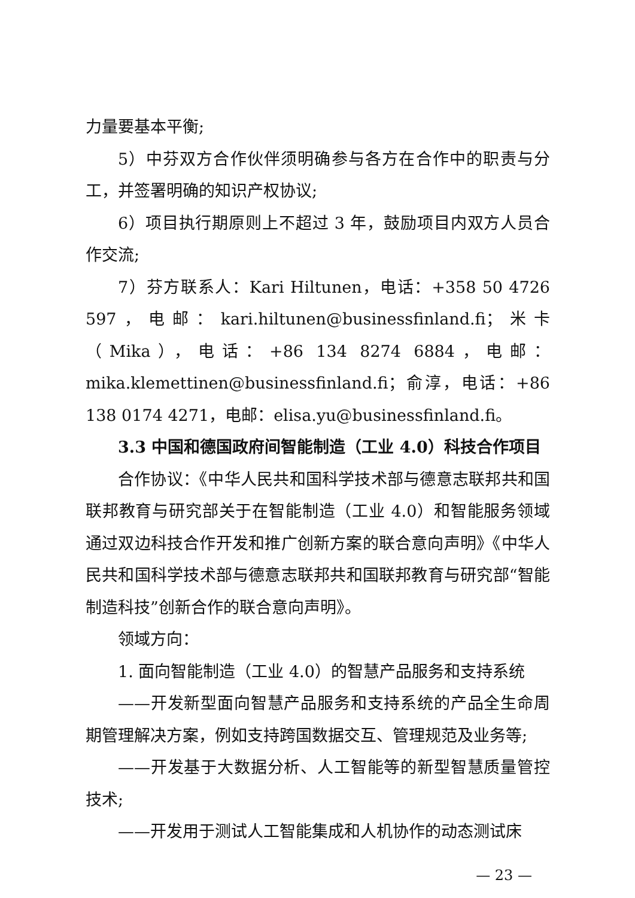力量要基本平衡;
5）中芬双方合作伙伴须明确参与各方在合作中的职责与分工，并签署明确的知识产权协议;
6）项目执行期原则上不超过 3 年，鼓励项目内双方人员合作交流;
7）芬方联系人：Kari Hiltunen，电话：+358 50 4726 597，电邮：kari.hiltunen@businessfinland.fi；米卡（Mika），电话：+86 134 8274 6884，电邮：mika.klemettinen@businessfinland.fi；俞淳，电话：+86 138 0174 4271，电邮：elisa.yu@businessfinland.fi。
3.3 中国和德国政府间智能制造（工业 4.0）科技合作项目
合作协议：《中华人民共和国科学技术部与德意志联邦共和国联邦教育与研究部关于在智能制造（工业 4.0）和智能服务领域通过双边科技合作开发和推广创新方案的联合意向声明》《中华人民共和国科学技术部与德意志联邦共和国联邦教育与研究部“智能制造科技”创新合作的联合意向声明》。
领域方向：
1. 面向智能制造（工业 4.0）的智慧产品服务和支持系统
——开发新型面向智慧产品服务和支持系统的产品全生命周期管理解决方案，例如支持跨国数据交互、管理规范及业务等;
——开发基于大数据分析、人工智能等的新型智慧质量管控技术;
——开发用于测试人工智能集成和人机协作的动态测试床
— 23 —